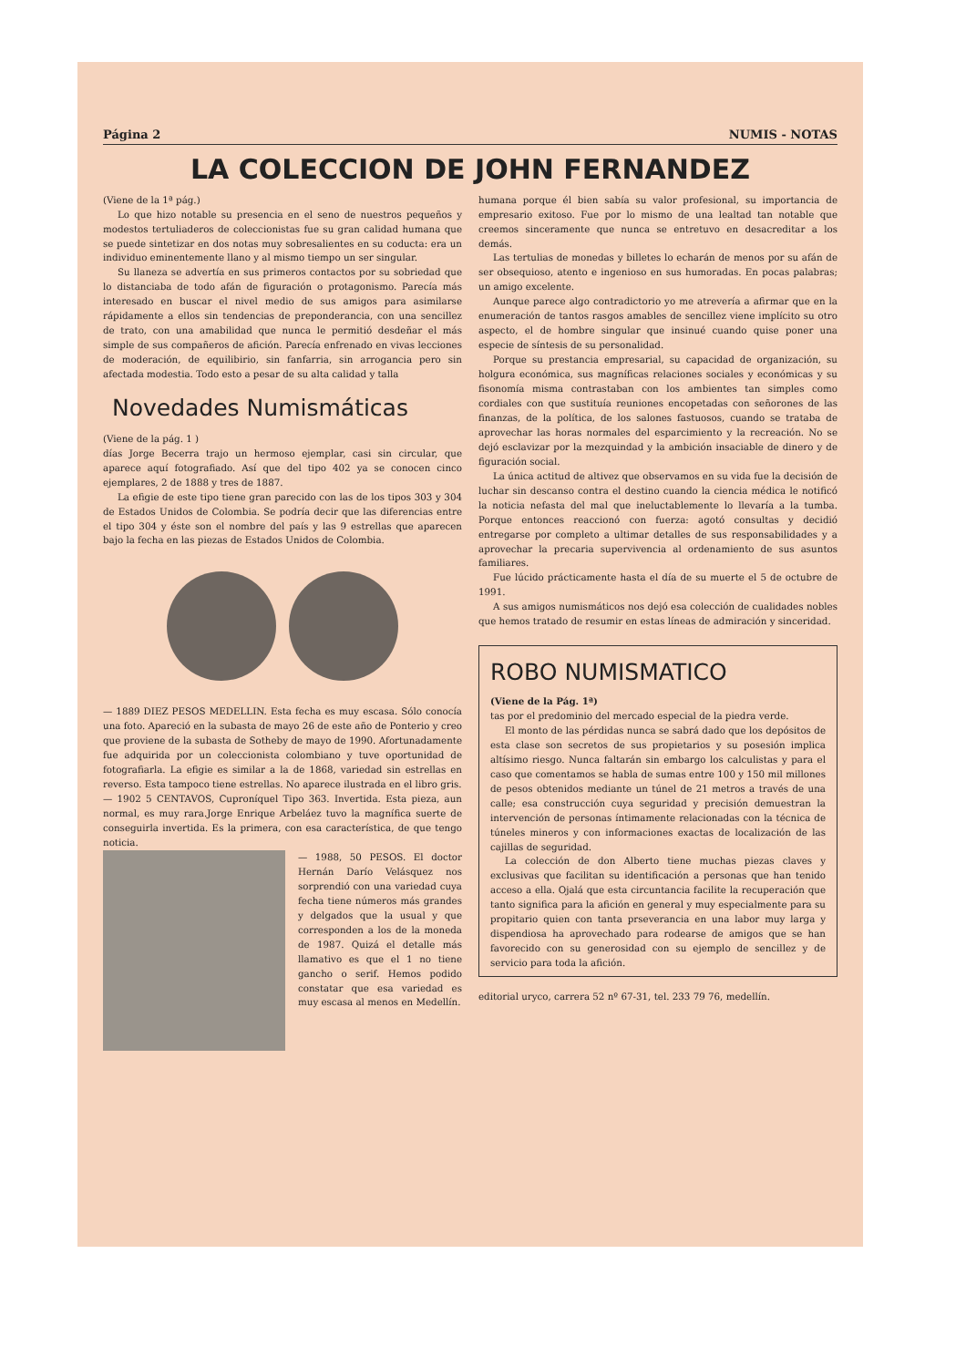Página 2 NUMIS - NOTAS
LA COLECCION DE JOHN FERNANDEZ
(Viene de la 1ª pág.)
Lo que hizo notable su presencia en el seno de nuestros pequeños y modestos tertuliaderos de coleccionistas fue su gran calidad humana que se puede sintetizar en dos notas muy sobresalientes en su coducta: era un individuo eminentemente llano y al mismo tiempo un ser singular.
Su llaneza se advertía en sus primeros contactos por su sobriedad que lo distanciaba de todo afán de figuración o protagonismo. Parecía más interesado en buscar el nivel medio de sus amigos para asimilarse rápidamente a ellos sin tendencias de preponderancia, con una sencillez de trato, con una amabilidad que nunca le permitió desdeñar el más simple de sus compañeros de afición. Parecía enfrenado en vivas lecciones de moderación, de equilibirio, sin fanfarria, sin arrogancia pero sin afectada modestia. Todo esto a pesar de su alta calidad y talla
Novedades Numismáticas
(Viene de la pág. 1 )
días Jorge Becerra trajo un hermoso ejemplar, casi sin circular, que aparece aquí fotografiado. Así que del tipo 402 ya se conocen cinco ejemplares, 2 de 1888 y tres de 1887.
La efigie de este tipo tiene gran parecido con las de los tipos 303 y 304 de Estados Unidos de Colombia. Se podría decir que las diferencias entre el tipo 304 y éste son el nombre del país y las 9 estrellas que aparecen bajo la fecha en las piezas de Estados Unidos de Colombia.
— 1889 DIEZ PESOS MEDELLIN. Esta fecha es muy escasa. Sólo conocía una foto. Apareció en la subasta de mayo 26 de este año de Ponterio y creo que proviene de la subasta de Sotheby de mayo de 1990. Afortunadamente fue adquirida por un coleccionista colombiano y tuve oportunidad de fotografiarla. La efigie es similar a la de 1868, variedad sin estrellas en reverso. Esta tampoco tiene estrellas. No aparece ilustrada en el libro gris.
— 1902 5 CENTAVOS, Cuproníquel Tipo 363. Invertida. Esta pieza, aun normal, es muy rara.Jorge Enrique Arbeláez tuvo la magnífica suerte de conseguirla invertida. Es la primera, con esa característica, de que tengo noticia.
— 1988, 50 PESOS. El doctor Hernán Darío Velásquez nos sorprendió con una variedad cuya fecha tiene números más grandes y delgados que la usual y que corresponden a los de la moneda de 1987. Quizá el detalle más llamativo es que el 1 no tiene gancho o serif. Hemos podido constatar que esa variedad es muy escasa al menos en Medellín.
humana porque él bien sabía su valor profesional, su importancia de empresario exitoso. Fue por lo mismo de una lealtad tan notable que creemos sinceramente que nunca se entretuvo en desacreditar a los demás.
Las tertulias de monedas y billetes lo echarán de menos por su afán de ser obsequioso, atento e ingenioso en sus humoradas. En pocas palabras; un amigo excelente.
Aunque parece algo contradictorio yo me atrevería a afirmar que en la enumeración de tantos rasgos amables de sencillez viene implícito su otro aspecto, el de hombre singular que insinué cuando quise poner una especie de síntesis de su personalidad.
Porque su prestancia empresarial, su capacidad de organización, su holgura económica, sus magníficas relaciones sociales y económicas y su fisonomía misma contrastaban con los ambientes tan simples como cordiales con que sustituía reuniones encopetadas con señorones de las finanzas, de la política, de los salones fastuosos, cuando se trataba de aprovechar las horas normales del esparcimiento y la recreación. No se dejó esclavizar por la mezquindad y la ambición insaciable de dinero y de figuración social.
La única actitud de altivez que observamos en su vida fue la decisión de luchar sin descanso contra el destino cuando la ciencia médica le notificó la noticia nefasta del mal que ineluctablemente lo llevaría a la tumba. Porque entonces reaccionó con fuerza: agotó consultas y decidió entregarse por completo a ultimar detalles de sus responsabilidades y a aprovechar la precaria supervivencia al ordenamiento de sus asuntos familiares.
Fue lúcido prácticamente hasta el día de su muerte el 5 de octubre de 1991.
A sus amigos numismáticos nos dejó esa colección de cualidades nobles que hemos tratado de resumir en estas líneas de admiración y sinceridad.
ROBO NUMISMATICO
(Viene de la Pág. 1ª)
tas por el predominio del mercado especial de la piedra verde.
El monto de las pérdidas nunca se sabrá dado que los depósitos de esta clase son secretos de sus propietarios y su posesión implica altísimo riesgo. Nunca faltarán sin embargo los calculistas y para el caso que comentamos se habla de sumas entre 100 y 150 mil millones de pesos obtenidos mediante un túnel de 21 metros a través de una calle; esa construcción cuya seguridad y precisión demuestran la intervención de personas íntimamente relacionadas con la técnica de túneles mineros y con informaciones exactas de localización de las cajillas de seguridad.
La colección de don Alberto tiene muchas piezas claves y exclusivas que facilitan su identificación a personas que han tenido acceso a ella. Ojalá que esta circuntancia facilite la recuperación que tanto significa para la afición en general y muy especialmente para su propitario quien con tanta prseverancia en una labor muy larga y dispendiosa ha aprovechado para rodearse de amigos que se han favorecido con su generosidad con su ejemplo de sencillez y de servicio para toda la afición.
editorial uryco, carrera 52 nº 67-31, tel. 233 79 76, medellín.